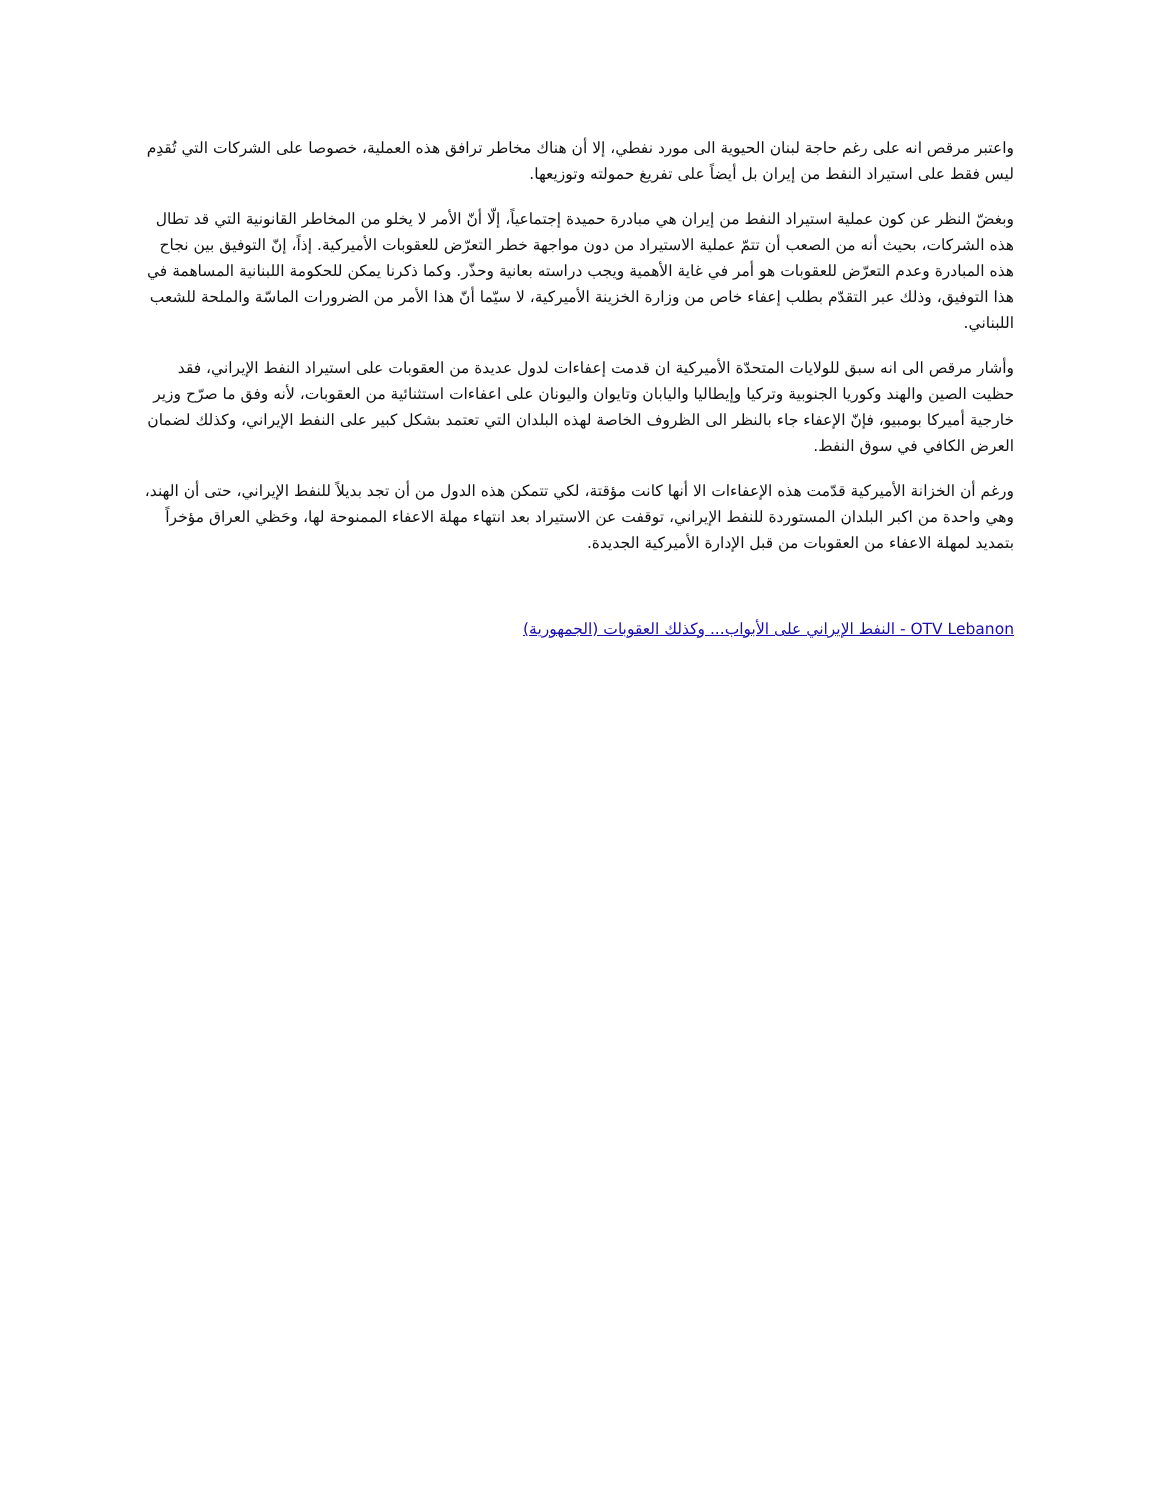واعتبر مرقص انه على رغم حاجة لبنان الحيوية الى مورد نفطي، إلا أن هناك مخاطر ترافق هذه العملية، خصوصا على الشركات التي تُقدِم ليس فقط على استيراد النفط من إيران بل أيضاً على تفريغ حمولته وتوزيعها.
وبغضّ النظر عن كون عملية استيراد النفط من إيران هي مبادرة حميدة إجتماعياً، إلّا أنّ الأمر لا يخلو من المخاطر القانونية التي قد تطال هذه الشركات، بحيث أنه من الصعب أن تتمّ عملية الاستيراد من دون مواجهة خطر التعرّض للعقوبات الأميركية. إذاً، إنّ التوفيق بين نجاح هذه المبادرة وعدم التعرّض للعقوبات هو أمر في غاية الأهمية ويجب دراسته بعانية وحذّر. وكما ذكرنا يمكن للحكومة اللبنانية المساهمة في هذا التوفيق، وذلك عبر التقدّم بطلب إعفاء خاص من وزارة الخزينة الأميركية، لا سيّما أنّ هذا الأمر من الضرورات الماسّة والملحة للشعب اللبناني.
وأشار مرقص الى انه سبق للولايات المتحدّة الأميركية ان قدمت إعفاءات لدول عديدة من العقوبات على استيراد النفط الإيراني، فقد حظيت الصين والهند وكوريا الجنوبية وتركيا وإيطاليا واليابان وتايوان واليونان على اعفاءات استثنائية من العقوبات، لأنه وفق ما صرّح وزير خارجية أميركا بومبيو، فإنّ الإعفاء جاء بالنظر الى الظروف الخاصة لهذه البلدان التي تعتمد بشكل كبير على النفط الإيراني، وكذلك لضمان العرض الكافي في سوق النفط.
ورغم أن الخزانة الأميركية قدّمت هذه الإعفاءات الا أنها كانت مؤقتة، لكي تتمكن هذه الدول من أن تجد بديلاً للنفط الإيراني، حتى أن الهند، وهي واحدة من اكبر البلدان المستوردة للنفط الإيراني، توقفت عن الاستيراد بعد انتهاء مهلة الاعفاء الممنوحة لها، وحَظي العراق مؤخراً بتمديد لمهلة الاعفاء من العقوبات من قبل الإدارة الأميركية الجديدة.
OTV Lebanon - النفط الإيراني على الأبواب... وكذلك العقوبات (الجمهورية)